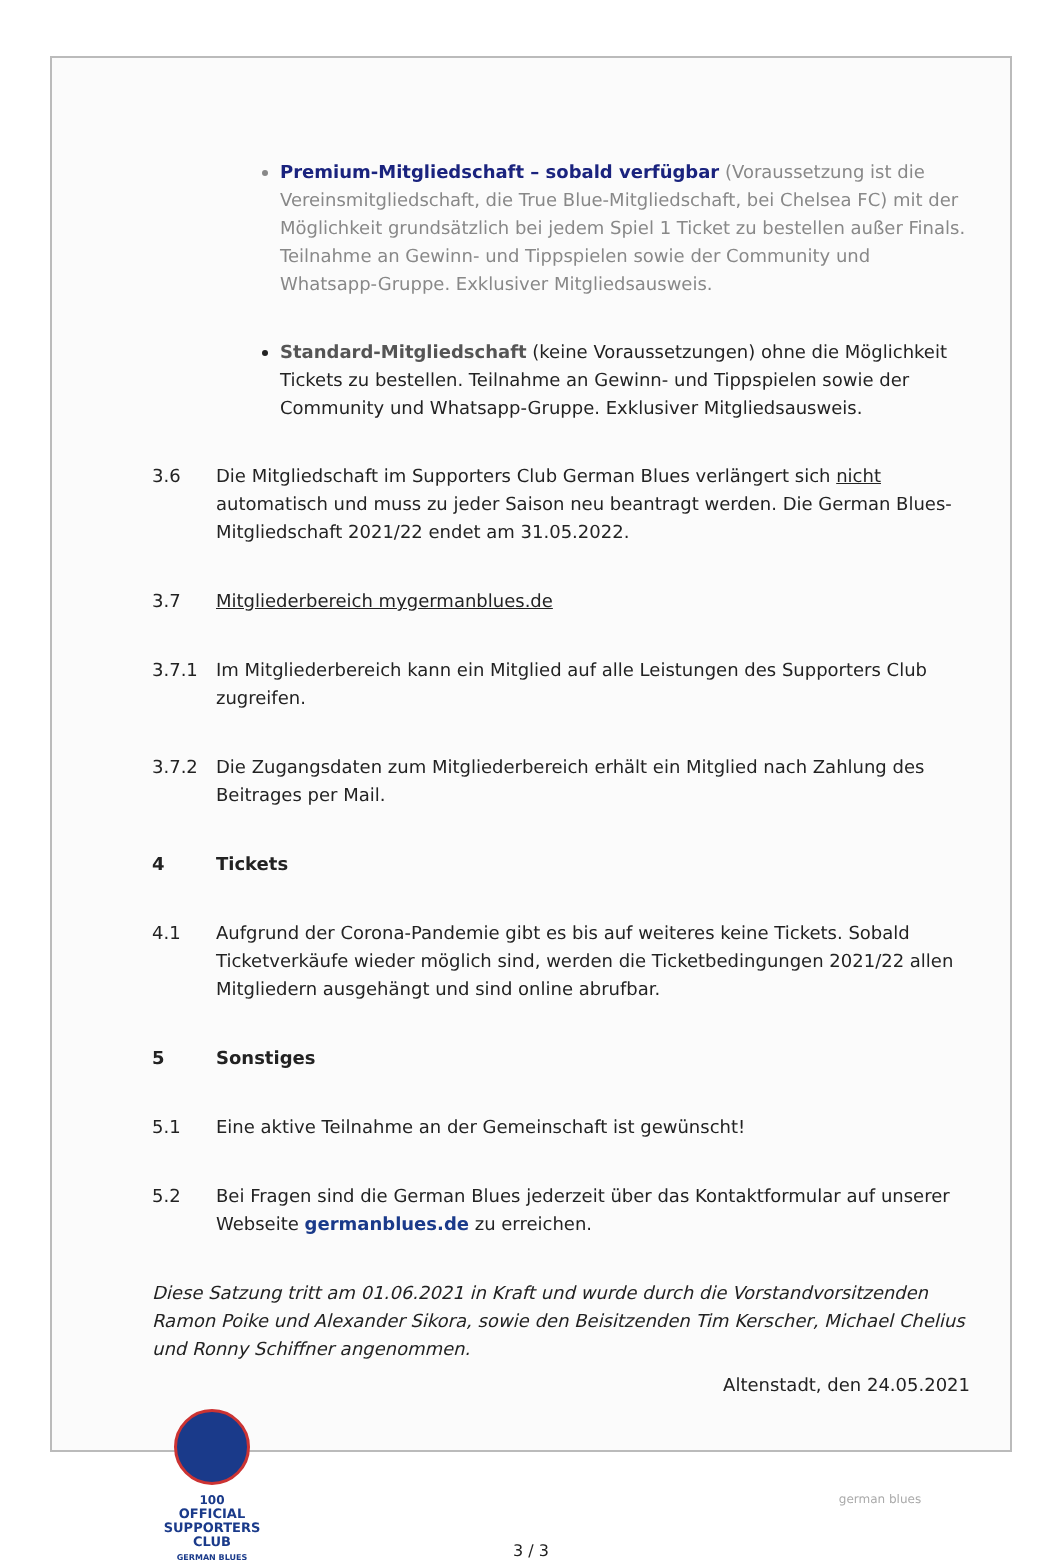Premium-Mitgliedschaft – sobald verfügbar (Voraussetzung ist die Vereinsmitgliedschaft, die True Blue-Mitgliedschaft, bei Chelsea FC) mit der Möglichkeit grundsätzlich bei jedem Spiel 1 Ticket zu bestellen außer Finals. Teilnahme an Gewinn- und Tippspielen sowie der Community und Whatsapp-Gruppe. Exklusiver Mitgliedsausweis.
Standard-Mitgliedschaft (keine Voraussetzungen) ohne die Möglichkeit Tickets zu bestellen. Teilnahme an Gewinn- und Tippspielen sowie der Community und Whatsapp-Gruppe. Exklusiver Mitgliedsausweis.
3.6 Die Mitgliedschaft im Supporters Club German Blues verlängert sich nicht automatisch und muss zu jeder Saison neu beantragt werden. Die German Blues-Mitgliedschaft 2021/22 endet am 31.05.2022.
3.7 Mitgliederbereich mygermanblues.de
3.7.1 Im Mitgliederbereich kann ein Mitglied auf alle Leistungen des Supporters Club zugreifen.
3.7.2 Die Zugangsdaten zum Mitgliederbereich erhält ein Mitglied nach Zahlung des Beitrages per Mail.
4 Tickets
4.1 Aufgrund der Corona-Pandemie gibt es bis auf weiteres keine Tickets. Sobald Ticketverkäufe wieder möglich sind, werden die Ticketbedingungen 2021/22 allen Mitgliedern ausgehängt und sind online abrufbar.
5 Sonstiges
5.1 Eine aktive Teilnahme an der Gemeinschaft ist gewünscht!
5.2 Bei Fragen sind die German Blues jederzeit über das Kontaktformular auf unserer Webseite germanblues.de zu erreichen.
Diese Satzung tritt am 01.06.2021 in Kraft und wurde durch die Vorstandvorsitzenden Ramon Poike und Alexander Sikora, sowie den Beisitzenden Tim Kerscher, Michael Chelius und Ronny Schiffner angenommen.
Altenstadt, den 24.05.2021
100
OFFICIAL
SUPPORTERS CLUB
GERMAN BLUES
3 / 3
german blues